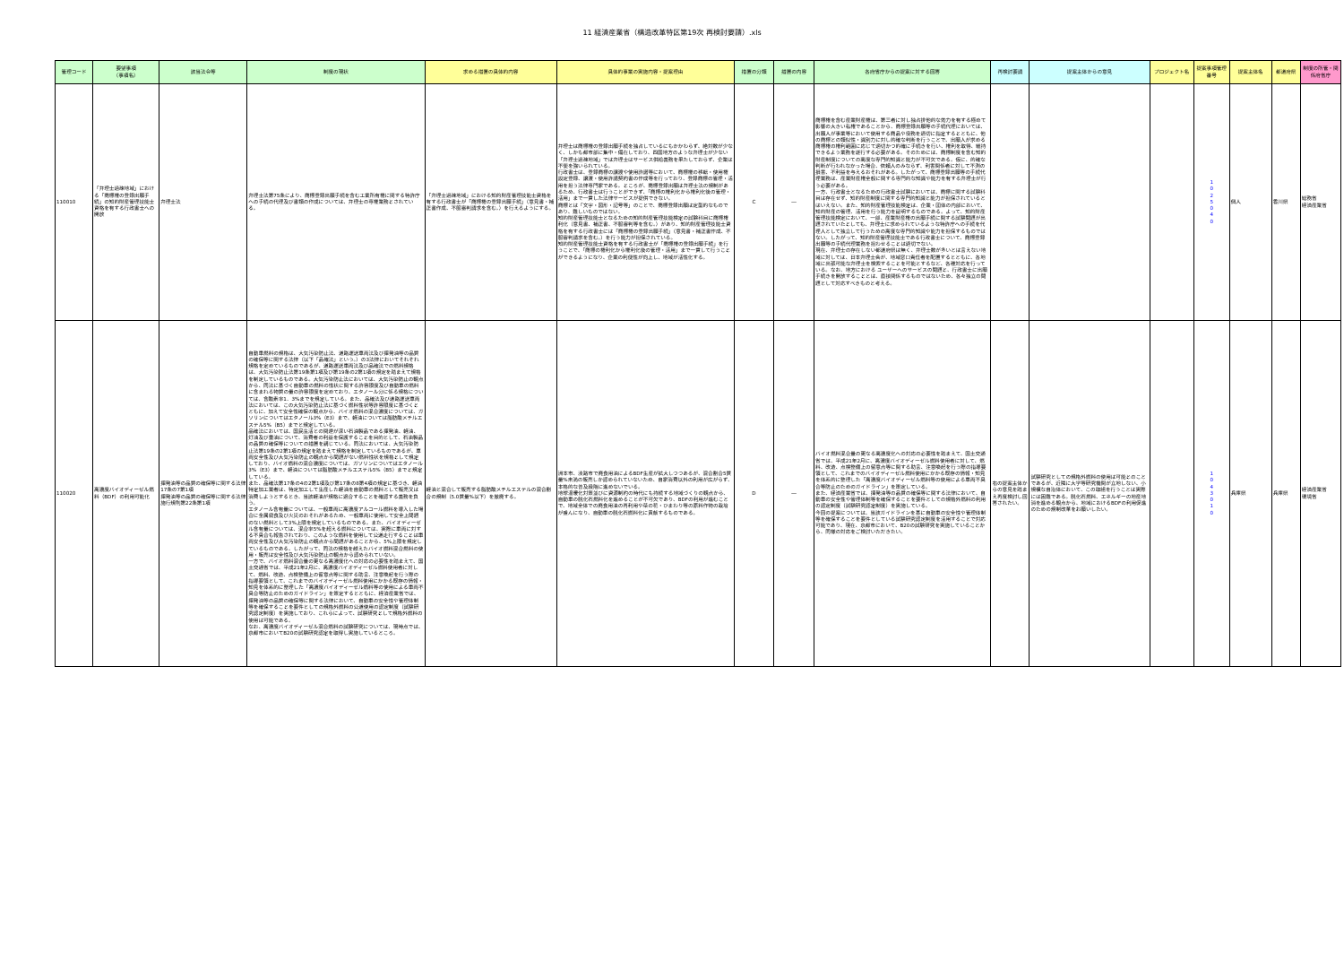11 経済産業省（構造改革特区第19次 再検討要請）.xls
| 管理コード | 要望事項 （事項名） | 該当法令等 | 制度の現状 | 求める措置の具体的内容 | 具体的事業の実施内容・提案理由 | 措置の分類 | 措置の内容 | 各府省庁からの提案に対する回答 | 再検討要請 | 提案主体からの意見 | プロジェクト名 | 提案事項管理番号 | 提案主体名 | 都道府県 | 制度の所管・関係府省庁 |
| --- | --- | --- | --- | --- | --- | --- | --- | --- | --- | --- | --- | --- | --- | --- | --- |
| 110010 | 「弁理士過疎地域」における「商標権の登録出願手続」の知的財産管理技能士資格を有する行政書士への開放 | 弁理士法 | 弁理士法第75条により、商標登録出願手続を含む工業所有権に関する特許庁への手続の代理及び書類の作成については、弁理士の専権業務とされている。 | 「弁理士過疎地域」における知的財産管理技能士資格を有する行政書士が「商標権の登録出願手続」（意見書・補正書作成、不服審判請求を含む。）を行えるようにする。 | 弁理士は商標権の登録出願手続を独占しているにもかかわらず、絶対数が少なく、しかも都市部に集中・偏在しており、四国地方のような弁理士が少ない「弁理士過疎地域」では弁理士はサービス供給義務を果たしておらず、企業は不便を強いられている。 行政書士は、登録商標の譲渡や使用許諾等において、商標権の移転・使用権設定登録、譲渡・使用許諾契約書の作成等を行っており、登録商標の管理・活用を担う法律専門家である。ところが、商標登録出願は弁理士法の規制があるため、行政書士は行うことができず、「商標の権利化から権利化後の管理・活用」まで一貫した法律サービスが提供できない。 商標とは「文字・図形・記号等」のことで、商標登録出願は定型的なものであり、難しいものではない。 知的財産管理技能士となるための知的財産管理技能検定の試験科目に商標権利化（意見書、補正書、不服審判等を含む。）があり、知的財産管理技能士資格を有する行政書士には「商標権の登録出願手続」（意見書・補正書作成、不服審判請求を含む。）を行う能力が担保されている。 知的財産管理技能士資格を有する行政書士が「商標権の登録出願手続」を行うことで、「商標の権利化から権利化後の管理・活用」まで一貫して行うことができるようになり、企業の利便性が向上し、地域が活性化する。 | C | ― | 商標権を含む産業財産権は、第三者に対し独占排他的な効力を有する極めて影響の大きい私権であることから、商標登録出願等の手続代理においては、出願人が事業等において使用する商品や役務を適切に指定するとともに、他の商標との類似性・識別力に対し的確な判断を行うことで、出願人が求める商標権の権利範囲に応じて適切かつ的確に手続きを行い、権利を取得、維持できるよう業務を遂行する必要がある。そのためには、商標制度を含む知的財産制度についての高度な専門的知識と能力が不可欠である。仮に、的確な判断が行われなかった場合、依頼人のみならず、利害関係者に対して不測の損害、不利益を与えるおそれがある。したがって、商標登録出願等の手続代理業務は、産業財産権全般に関する専門的な知識や能力を有する弁理士が行う必要がある。 一方、行政書士となるための行政書士試験においては、商標に関する試験科目は存在せず、知的財産制度に関する専門的知識と能力が担保されているとはいえない。また、知的財産管理技能検定は、企業・団体の内部において、知的財産の管理、活用を行う能力を証明するものである。よって、知的財産管理技能検定において、一部、産業財産権の出願手続に関する試験問題が出題されていたとしても、弁理士に求められているような特許庁への手続を代理人として独立して行うための高度な専門的知識や能力を担保するものではない。したがって、知的財産管理技能士である行政書士について、商標登録出願等の手続代理業務を担わせることは適切でない。 現在、弁理士の存在しない都道府県は無く、弁理士数が多いとは言えない地域に対しては、日本弁理士会が、地域窓口責任者を配置するとともに、各地域に出張可能な弁理士を検索することを可能とするなど、各種対応を行っている。なお、地方における ユーザーへのサービスの問題と、行政書士に出願手続きを開放することとは、直接関係するものではないため、各々独立の問題として対応すべきものと考える。 | | | | 1 0 2 5 0 4 0 | 個人 | 香川県 | 総務省 経済産業省 |
| 110020 | 高濃度バイオディーゼル燃料（BDF）の利用可能化 | 揮発油等の品質の確保等に関する法律17条の7第1項 揮発油等の品質の確保等に関する法律施行規則第22条第1項 | 自動車燃料の規格は、大気汚染防止法、道路運送車両法及び揮発油等の品質の確保等に関する法律（以下「品確法」という。）の3法律においてそれぞれ規格を定めているものであるが、道路運送車両法及び品確法での燃料規格は、大気汚染防止法第19条第1項及び第19条の2第1項の規定を踏まえて規格を制定しているものである。大気汚染防止法においては、大気汚染防止の観点から、同法に基づく自動車の燃料の性状に関する許容限度及び自動車の燃料に含まれる物質の量の許容限度を定めており、エタノール分に係る規格については、含酸素率1．3%までを規定している。また、品確法及び道路運送車両法においては、この大気汚染防止法に基づく燃料性状等許容限度に基づくとともに、加えて安全性確保の観点から、バイオ燃料の混合濃度については、ガソリンについてはエタノール3%（E3）まで、軽油については脂肪酸メチルエステル5%（B5）までと規定している。 品確法においては、国民生活との関連が深い石油製品である揮発油、軽油、灯油及び重油について、消費者の利益を保護することを目的として、石油製品の品質の確保等についての措置を講じている。同法においては、大気汚染防止法第19条の2第1項の規定を踏まえて規格を制定しているものであるが、車両安全性及び大気汚染防止の観点から問題がない燃料性状を規格として規定しており、バイオ燃料の混合濃度については、ガソリンについてはエタノール3%（E3）まで、軽油については脂肪酸メチルエステル5%（B5）までと規定している。 また、品確法第17条の4の2第1項及び第17条の8第4項の規定に基づき、軽油特定加工業者は、特定加工して生産した軽油を自動車の燃料として販売又は消費しようとするとき、当該軽油が規格に適合することを確認する義務を負う。 エタノール含有量については、一般車両に高濃度アルコール燃料を導入した場合に金属腐食及び火災のおそれがあるため、一般車両に使用して安全上問題のない燃料として3%上限を規定しているものである。また、バイオディーゼル含有量については、混合率5%を超える燃料については、実際に車両に対する不具合も報告されており、このような燃料を使用して公道走行することは車両安全性及び大気汚染防止の観点から問題があることから、5%上限を規定しているものである。したがって、同法の規格を越えたバイオ燃料混合燃料の使用・販売は安全性及び大気汚染防止の観点から認められていない。 一方で、バイオ燃料混合量の更なる高濃度化への対応の必要性を踏まえて、国土交通省では、平成21年2月に、高濃度バイオディーゼル燃料使用者に対して、燃料、改造、点検整備上の留意点等に関する助言、注意喚起を行う際の指導要領として、これまでのバイオディーゼル燃料使用にかかる既存の情報・知見を体系的に整理した「高濃度バイオディーゼル燃料等の使用による車両不具合等防止のためのガイドライン」を策定するとともに、経済産業省では、揮発油等の品質の確保等に関する法律において、自動車の安全性や管理体制等を確保することを要件としての規格外燃料の公道使用の認定制度（試験研究認定制度）を実施しており、これらによって、試験研究として規格外燃料の使用は可能である。 なお、高濃度バイオディーゼル混合燃料の試験研究については、現時点では、京都市においてB20の試験研究認定を取得し実施しているところ。 | 軽油と混合して販売する脂肪酸メチルエステルの混合割合の規制（5.0質量%以下）を撤廃する。 | 洲本市、淡路市で廃食用油によるBDF生産が拡大しつつあるが、混合割合5質量%未満の販売しか認められていないため、自家消費以外の利用が広がらず、本格的な普及段階に進めないでいる。 地球温暖化対策並びに資源制約の時代にも持続する地域づくりの観点から、自動車の脱化石燃料化を進めることが不可欠であり、BDFの利用が進むことで、地域全体での廃食用油の再利用や菜の花・ひまわり等の原料作物の栽培が盛んになり、自動車の脱化石燃料化に貢献するものである。 | D | ― | バイオ燃料混合量の更なる高濃度化への対応の必要性を踏まえて、国土交通省では、平成21年2月に、高濃度バイオディーゼル燃料使用者に対して、燃料、改造、点検整備上の留意点等に関する助言、注意喚起を行う際の指導要領として、これまでのバイオディーゼル燃料使用にかかる既存の情報・知見を体系的に整理した「高濃度バイオディーゼル燃料等の使用による車両不具合等防止のためのガイドライン」を策定している。 また、経済産業省では、揮発油等の品質の確保等に関する法律において、自動車の安全性や管理体制等を確保することを要件としての規格外燃料の利用の認定制度（試験研究認定制度）を実施している。 今回の提案については、当該ガイドラインを基に自動車の安全性や管理体制等を確保することを要件としている試験研究認定制度を活用することで対応可能であり、現在、京都市において、B20の試験研究を実施していることから、同様の対応をご検討いただきたい。 | 右の提案主体からの意見を踏まえ再度検討し回答されたい。 | 試験研究としての規格外燃料の使用は可能とのことであるが、近隣に大学等研究機関が立地しない、小規模な自治体において、この取組を行うことは実際には困難である。脱化石燃料、エネルギーの地産地消を進める観点から、地域におけるBDFの利用促進のための規制改革をお願いしたい。 | | 1 0 4 3 0 1 0 | 兵庫県 | 兵庫県 | 経済産業省 環境省 |